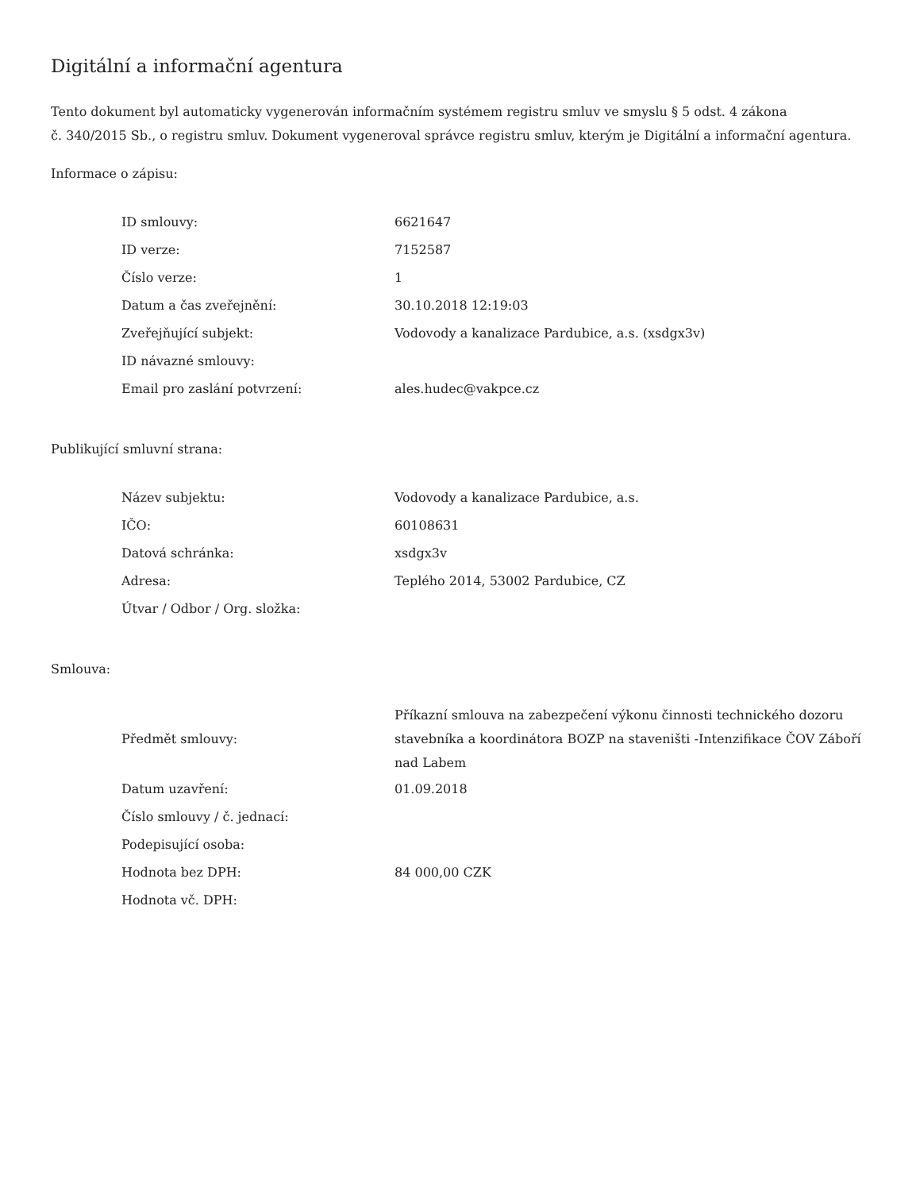Digitální a informační agentura
Tento dokument byl automaticky vygenerován informačním systémem registru smluv ve smyslu § 5 odst. 4 zákona
č. 340/2015 Sb., o registru smluv. Dokument vygeneroval správce registru smluv, kterým je Digitální a informační agentura.
Informace o zápisu:
| ID smlouvy: | 6621647 |
| ID verze: | 7152587 |
| Číslo verze: | 1 |
| Datum a čas zveřejnění: | 30.10.2018 12:19:03 |
| Zveřejňující subjekt: | Vodovody a kanalizace Pardubice, a.s. (xsdgx3v) |
| ID návazné smlouvy: | |
| Email pro zaslání potvrzení: | ales.hudec@vakpce.cz |
Publikující smluvní strana:
| Název subjektu: | Vodovody a kanalizace Pardubice, a.s. |
| IČO: | 60108631 |
| Datová schránka: | xsdgx3v |
| Adresa: | Teplého 2014, 53002 Pardubice, CZ |
| Útvar / Odbor / Org. složka: | |
Smlouva:
| Předmět smlouvy: | Příkazní smlouva na zabezpečení výkonu činnosti technického dozoru stavebníka a koordinátora BOZP na staveništi -Intenzifikace ČOV Záboří nad Labem |
| Datum uzavření: | 01.09.2018 |
| Číslo smlouvy / č. jednací: | |
| Podepisující osoba: | |
| Hodnota bez DPH: | 84 000,00 CZK |
| Hodnota vč. DPH: | |